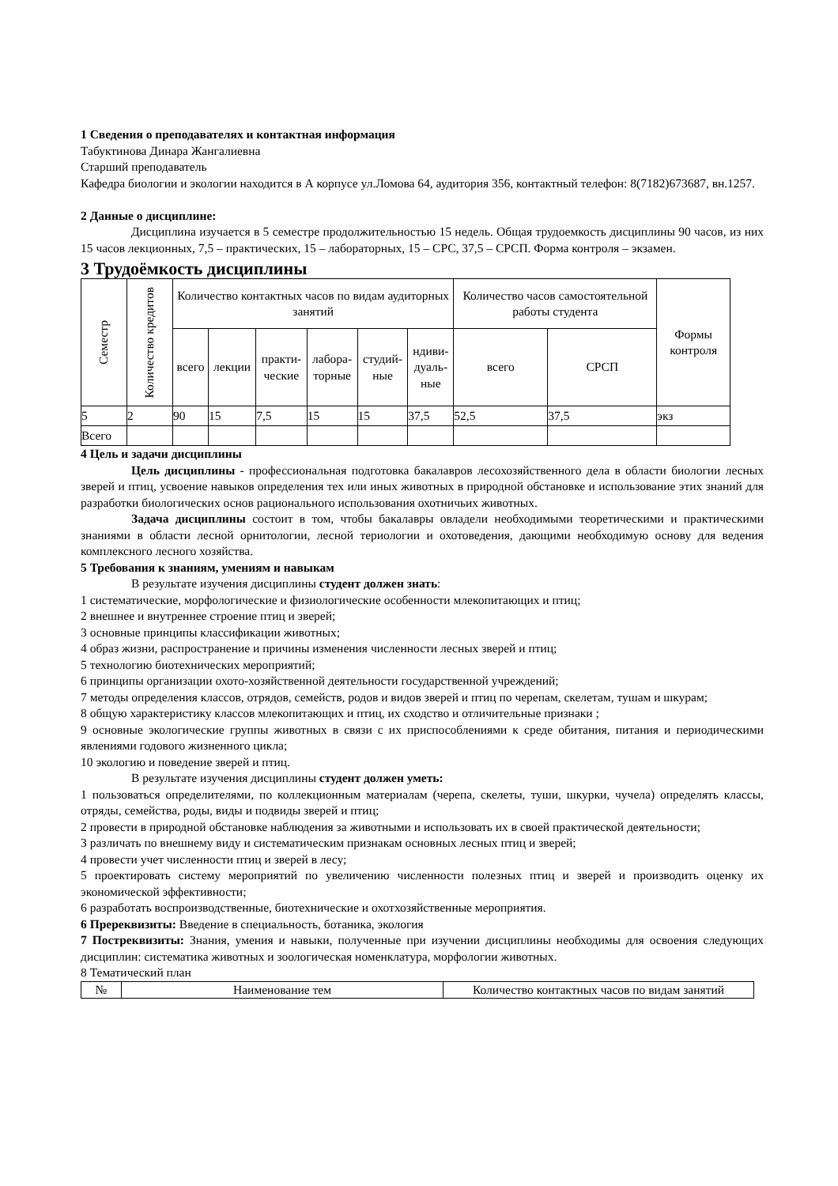1 Сведения о преподавателях и контактная информация
Табуктинова Динара Жангалиевна
Старший преподаватель
Кафедра биологии и экологии находится в А корпусе ул.Ломова 64, аудитория 356, контактный телефон: 8(7182)673687, вн.1257.
2 Данные о дисциплине:
Дисциплина изучается в 5 семестре продолжительностью 15 недель. Общая трудоемкость дисциплины 90 часов, из них 15 часов лекционных, 7,5 – практических, 15 – лабораторных, 15 – СРС, 37,5 – СРСП. Форма контроля – экзамен.
3 Трудоёмкость дисциплины
| Семестр | Количество кредитов | Количество контактных часов по видам аудиторных занятий | | | | | | Количество часов самостоятельной работы студента | | Формы контроля |
| --- | --- | --- | --- | --- | --- | --- | --- | --- | --- | --- |
| | | всего | лекции | практи- ческие | лабора- торные | студий- ные | ндиви- дуаль- ные | всего | СРСП | |
| 5 | 2 | 90 | 15 | 7,5 | 15 | 15 | 37,5 | 52,5 | 37,5 | экз |
| Всего | | | | | | | | | | |
4 Цель и задачи дисциплины
Цель дисциплины - профессиональная подготовка бакалавров лесохозяйственного дела в области биологии лесных зверей и птиц, усвоение навыков определения тех или иных животных в природной обстановке и использование этих знаний для разработки биологических основ рационального использования охотничьих животных.
Задача дисциплины состоит в том, чтобы бакалавры овладели необходимыми теоретическими и практическими знаниями в области лесной орнитологии, лесной териологии и охотоведения, дающими необходимую основу для ведения комплексного лесного хозяйства.
5 Требования к знаниям, умениям и навыкам
В результате изучения дисциплины студент должен знать:
1 систематические, морфологические и физиологические особенности млекопитающих и птиц;
2 внешнее и внутреннее строение птиц и зверей;
3 основные принципы классификации животных;
4 образ жизни, распространение и причины изменения численности лесных зверей и птиц;
5 технологию биотехнических мероприятий;
6 принципы организации охото-хозяйственной деятельности государственной учреждений;
7 методы определения классов, отрядов, семейств, родов и видов зверей и птиц по черепам, скелетам, тушам и шкурам;
8 общую характеристику классов млекопитающих и птиц, их сходство и отличительные признаки ;
9 основные экологические группы животных в связи с их приспособлениями к среде обитания, питания и периодическими явлениями годового жизненного цикла;
10 экологию и поведение зверей и птиц.
В результате изучения дисциплины студент должен уметь:
1 пользоваться определителями, по коллекционным материалам (черепа, скелеты, туши, шкурки, чучела) определять классы, отряды, семейства, роды, виды и подвиды зверей и птиц;
2 провести в природной обстановке наблюдения за животными и использовать их в своей практической деятельности;
3 различать по внешнему виду и систематическим признакам основных лесных птиц и зверей;
4 провести учет численности птиц и зверей в лесу;
5 проектировать систему мероприятий по увеличению численности полезных птиц и зверей и производить оценку их экономической эффективности;
6 разработать воспроизводственные, биотехнические и охотхозяйственные мероприятия.
6 Пререквизиты: Введение в специальность, ботаника, экология
7 Постреквизиты: Знания, умения и навыки, полученные при изучении дисциплины необходимы для освоения следующих дисциплин: систематика животных и зоологическая номенклатура, морфологии животных.
8 Тематический план
| № | Наименование тем | Количество контактных часов по видам занятий |